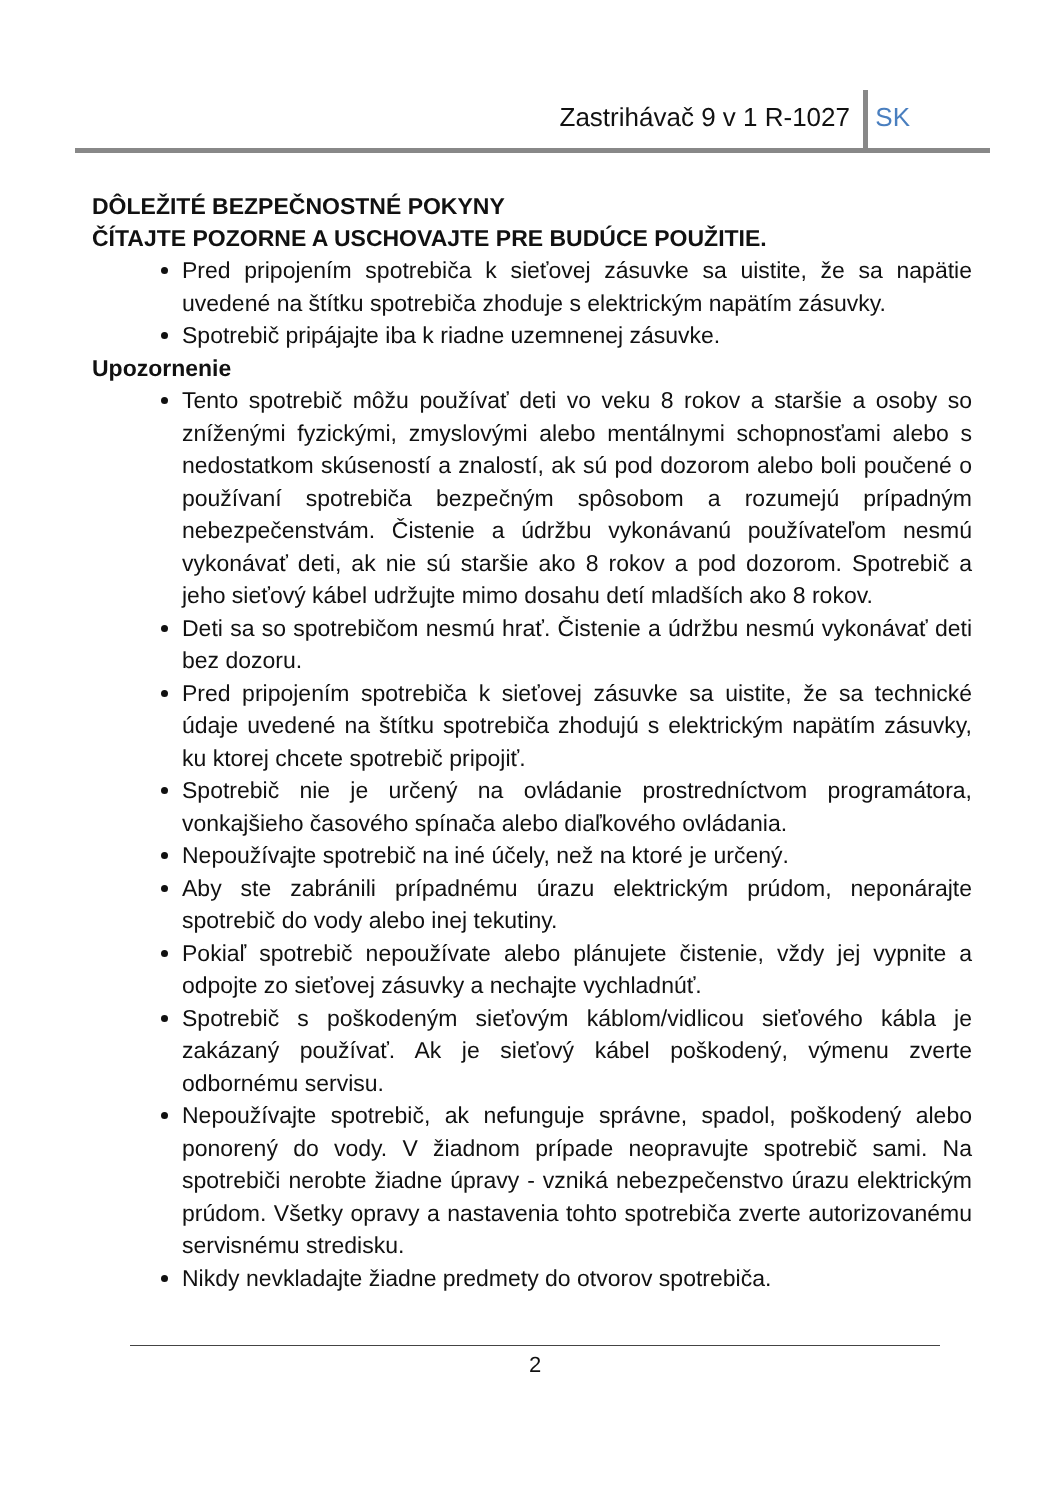Zastrihávač 9 v 1 R-1027 SK
DÔLEŽITÉ BEZPEČNOSTNÉ POKYNY
ČÍTAJTE POZORNE A USCHOVAJTE PRE BUDÚCE POUŽITIE.
Pred pripojením spotrebiča k sieťovej zásuvke sa uistite, že sa napätie uvedené na štítku spotrebiča zhoduje s elektrickým napätím zásuvky.
Spotrebič pripájajte iba k riadne uzemnenej zásuvke.
Upozornenie
Tento spotrebič môžu používať deti vo veku 8 rokov a staršie a osoby so zníženými fyzickými, zmyslovými alebo mentálnymi schopnosťami alebo s nedostatkom skúseností a znalostí, ak sú pod dozorom alebo boli poučené o používaní spotrebiča bezpečným spôsobom a rozumejú prípadným nebezpečenstvám. Čistenie a údržbu vykonávanú používateľom nesmú vykonávať deti, ak nie sú staršie ako 8 rokov a pod dozorom. Spotrebič a jeho sieťový kábel udržujte mimo dosahu detí mladších ako 8 rokov.
Deti sa so spotrebičom nesmú hrať. Čistenie a údržbu nesmú vykonávať deti bez dozoru.
Pred pripojením spotrebiča k sieťovej zásuvke sa uistite, že sa technické údaje uvedené na štítku spotrebiča zhodujú s elektrickým napätím zásuvky, ku ktorej chcete spotrebič pripojiť.
Spotrebič nie je určený na ovládanie prostredníctvom programátora, vonkajšieho časového spínača alebo diaľkového ovládania.
Nepoužívajte spotrebič na iné účely, než na ktoré je určený.
Aby ste zabránili prípadnému úrazu elektrickým prúdom, neponárajte spotrebič do vody alebo inej tekutiny.
Pokiaľ spotrebič nepoužívate alebo plánujete čistenie, vždy jej vypnite a odpojte zo sieťovej zásuvky a nechajte vychladnúť.
Spotrebič s poškodeným sieťovým káblom/vidlicou sieťového kábla je zakázaný používať. Ak je sieťový kábel poškodený, výmenu zverte odbornému servisu.
Nepoužívajte spotrebič, ak nefunguje správne, spadol, poškodený alebo ponorený do vody. V žiadnom prípade neopravujte spotrebič sami. Na spotrebiči nerobte žiadne úpravy - vzniká nebezpečenstvo úrazu elektrickým prúdom. Všetky opravy a nastavenia tohto spotrebiča zverte autorizovanému servisnému stredisku.
Nikdy nevkladajte žiadne predmety do otvorov spotrebiča.
2